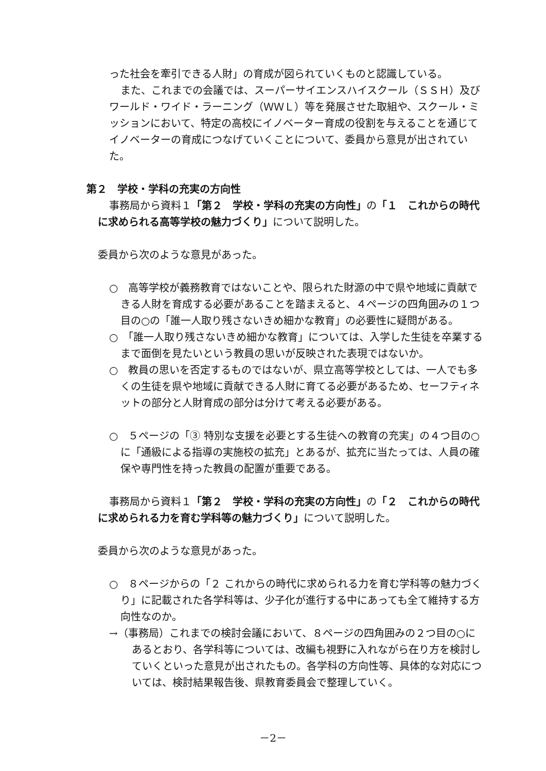った社会を牽引できる人財」の育成が図られていくものと認識している。
また、これまでの会議では、スーパーサイエンスハイスクール（ＳＳＨ）及びワールド・ワイド・ラーニング（ＷＷＬ）等を発展させた取組や、スクール・ミッションにおいて、特定の高校にイノベーター育成の役割を与えることを通じてイノベーターの育成につなげていくことについて、委員から意見が出されていた。
第２　学校・学科の充実の方向性
事務局から資料１「第２　学校・学科の充実の方向性」の「１　これからの時代に求められる高等学校の魅力づくり」について説明した。
委員から次のような意見があった。
○　高等学校が義務教育ではないことや、限られた財源の中で県や地域に貢献できる人財を育成する必要があることを踏まえると、４ページの四角囲みの１つ目の○の「誰一人取り残さないきめ細かな教育」の必要性に疑問がある。
○　「誰一人取り残さないきめ細かな教育」については、入学した生徒を卒業するまで面倒を見たいという教員の思いが反映された表現ではないか。
○　教員の思いを否定するものではないが、県立高等学校としては、一人でも多くの生徒を県や地域に貢献できる人財に育てる必要があるため、セーフティネットの部分と人財育成の部分は分けて考える必要がある。
○　５ページの「③ 特別な支援を必要とする生徒への教育の充実」の４つ目の○に「通級による指導の実施校の拡充」とあるが、拡充に当たっては、人員の確保や専門性を持った教員の配置が重要である。
事務局から資料１「第２　学校・学科の充実の方向性」の「２　これからの時代に求められる力を育む学科等の魅力づくり」について説明した。
委員から次のような意見があった。
○　８ページからの「２ これからの時代に求められる力を育む学科等の魅力づくり」に記載された各学科等は、少子化が進行する中にあっても全て維持する方向性なのか。
→（事務局）これまでの検討会議において、８ページの四角囲みの２つ目の○にあるとおり、各学科等については、改編も視野に入れながら在り方を検討していくといった意見が出されたもの。各学科の方向性等、具体的な対応については、検討結果報告後、県教育委員会で整理していく。
－2－